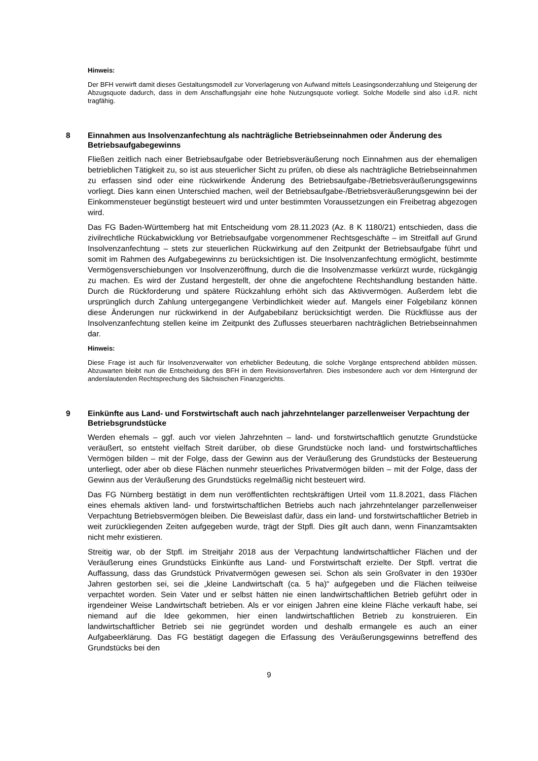Hinweis:
Der BFH verwirft damit dieses Gestaltungsmodell zur Vorverlagerung von Aufwand mittels Leasingsonderzahlung und Steigerung der Abzugsquote dadurch, dass in dem Anschaffungsjahr eine hohe Nutzungsquote vorliegt. Solche Modelle sind also i.d.R. nicht tragfähig.
8 Einnahmen aus Insolvenzanfechtung als nachträgliche Betriebseinnahmen oder Änderung des Betriebsaufgabegewinns
Fließen zeitlich nach einer Betriebsaufgabe oder Betriebsveräußerung noch Einnahmen aus der ehemaligen betrieblichen Tätigkeit zu, so ist aus steuerlicher Sicht zu prüfen, ob diese als nachträgliche Betriebseinnahmen zu erfassen sind oder eine rückwirkende Änderung des Betriebsaufgabe-/Betriebsveräußerungsgewinns vorliegt. Dies kann einen Unterschied machen, weil der Betriebsaufgabe-/Betriebsveräußerungsgewinn bei der Einkommensteuer begünstigt besteuert wird und unter bestimmten Voraussetzungen ein Freibetrag abgezogen wird.
Das FG Baden-Württemberg hat mit Entscheidung vom 28.11.2023 (Az. 8 K 1180/21) entschieden, dass die zivilrechtliche Rückabwicklung vor Betriebsaufgabe vorgenommener Rechtsgeschäfte – im Streitfall auf Grund Insolvenzanfechtung – stets zur steuerlichen Rückwirkung auf den Zeitpunkt der Betriebsaufgabe führt und somit im Rahmen des Aufgabegewinns zu berücksichtigen ist. Die Insolvenzanfechtung ermöglicht, bestimmte Vermögensverschiebungen vor Insolvenzeröffnung, durch die die Insolvenzmasse verkürzt wurde, rückgängig zu machen. Es wird der Zustand hergestellt, der ohne die angefochtene Rechtshandlung bestanden hätte. Durch die Rückforderung und spätere Rückzahlung erhöht sich das Aktivvermögen. Außerdem lebt die ursprünglich durch Zahlung untergegangene Verbindlichkeit wieder auf. Mangels einer Folgebilanz können diese Änderungen nur rückwirkend in der Aufgabebilanz berücksichtigt werden. Die Rückflüsse aus der Insolvenzanfechtung stellen keine im Zeitpunkt des Zuflusses steuerbaren nachträglichen Betriebseinnahmen dar.
Hinweis:
Diese Frage ist auch für Insolvenzverwalter von erheblicher Bedeutung, die solche Vorgänge entsprechend abbilden müssen. Abzuwarten bleibt nun die Entscheidung des BFH in dem Revisionsverfahren. Dies insbesondere auch vor dem Hintergrund der anderslautenden Rechtsprechung des Sächsischen Finanzgerichts.
9 Einkünfte aus Land- und Forstwirtschaft auch nach jahrzehntelanger parzellenweiser Verpachtung der Betriebsgrundstücke
Werden ehemals – ggf. auch vor vielen Jahrzehnten – land- und forstwirtschaftlich genutzte Grundstücke veräußert, so entsteht vielfach Streit darüber, ob diese Grundstücke noch land- und forstwirtschaftliches Vermögen bilden – mit der Folge, dass der Gewinn aus der Veräußerung des Grundstücks der Besteuerung unterliegt, oder aber ob diese Flächen nunmehr steuerliches Privatvermögen bilden – mit der Folge, dass der Gewinn aus der Veräußerung des Grundstücks regelmäßig nicht besteuert wird.
Das FG Nürnberg bestätigt in dem nun veröffentlichten rechtskräftigen Urteil vom 11.8.2021, dass Flächen eines ehemals aktiven land- und forstwirtschaftlichen Betriebs auch nach jahrzehntelanger parzellenweiser Verpachtung Betriebsvermögen bleiben. Die Beweislast dafür, dass ein land- und forstwirtschaftlicher Betrieb in weit zurückliegenden Zeiten aufgegeben wurde, trägt der Stpfl. Dies gilt auch dann, wenn Finanzamtsakten nicht mehr existieren.
Streitig war, ob der Stpfl. im Streitjahr 2018 aus der Verpachtung landwirtschaftlicher Flächen und der Veräußerung eines Grundstücks Einkünfte aus Land- und Forstwirtschaft erzielte. Der Stpfl. vertrat die Auffassung, dass das Grundstück Privatvermögen gewesen sei. Schon als sein Großvater in den 1930er Jahren gestorben sei, sei die „kleine Landwirtschaft (ca. 5 ha)“ aufgegeben und die Flächen teilweise verpachtet worden. Sein Vater und er selbst hätten nie einen landwirtschaftlichen Betrieb geführt oder in irgendeiner Weise Landwirtschaft betrieben. Als er vor einigen Jahren eine kleine Fläche verkauft habe, sei niemand auf die Idee gekommen, hier einen landwirtschaftlichen Betrieb zu konstruieren. Ein landwirtschaftlicher Betrieb sei nie gegründet worden und deshalb ermangele es auch an einer Aufgabeerklärung. Das FG bestätigt dagegen die Erfassung des Veräußerungsgewinns betreffend des Grundstücks bei den
9